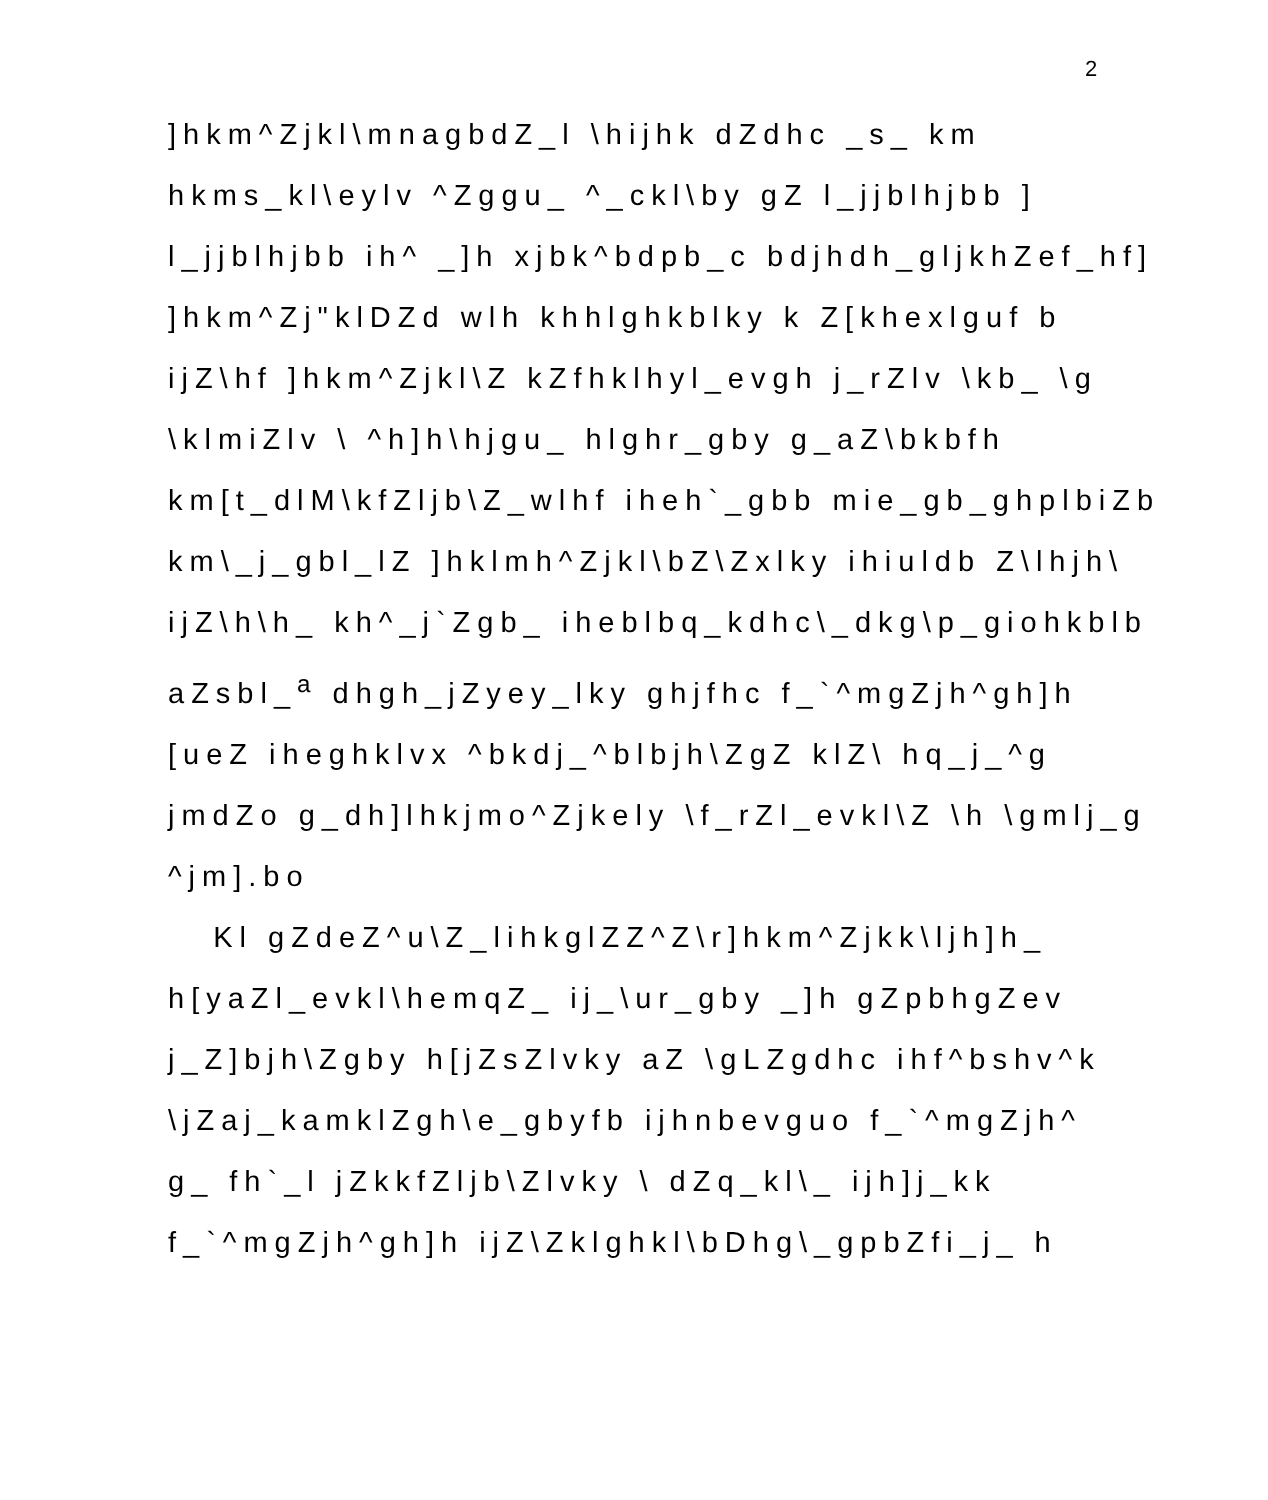2
]hkm^Zjkl\mnagbdZ_l \hijhk dZdhc _s_ km
hkms_kl\eylv ^Zggu_ ^_ckl\by gZ l_jjblhjbb ]
l_jjblhjbb ih^ _]h xjbk^bdpb_c bdjhdh_gljkhZef_hf]
]hkm^Zj"klDZd wlh khhlghkblky k Z[khexlguf b
ijZ\hf ]hkm^Zjkl\Z kZfhklhyl_evgh j_rZlv \kb_ \g
\klmiZlv \ ^h]h\hjgu_ hlghr_gby g_aZ\bkbfh
km[t_dlM\kfZljb\Z_wlhf iheh`_gbb mie_gb_ghplbiZb
km\_j_gbl_lZ ]hklmh^Zjkl\bZ\Zxlky ihiuldb Z\lhjh\
ijZ\h\h_ kh^_j`Zgb_ iheblbq_kdhc\_dkg\p_giohkblb
aZsbl_<sup>a</sup> dhgh_jZyey_lky ghjfhc f_`^mgZjh^gh]h
[ueZ iheghklvx ^bkdj_^blbjh\ZgZ klZ\ hq_j_^g
jmdZo g_dh]lhkjmo^Zjkely \f_rZl_evkl\Z \h \gmlj_g
^jm].bo
Kl gZdeZ^u\Z_lihkglZZ^Z\r]hkm^Zjkk\ljh]h_
h[yaZl_evkl\hemqZ_ ij_\ur_gby _]h gZpbhgZev
j_Z]bjh\Zgby h[jZsZlvky aZ \gLZgdhc ihf^bshv^k
\jZaj_kamklZgh\e_gbyfb ijhnbevguo f_`^mgZjh^
g_ fh`_l jZkkfZljb\Zlvky \ dZq_kl\_ ijh]j_kk
f_`^mgZjh^gh]h ijZ\Zklghkl\bDhg\_gpbZfi_j_ h